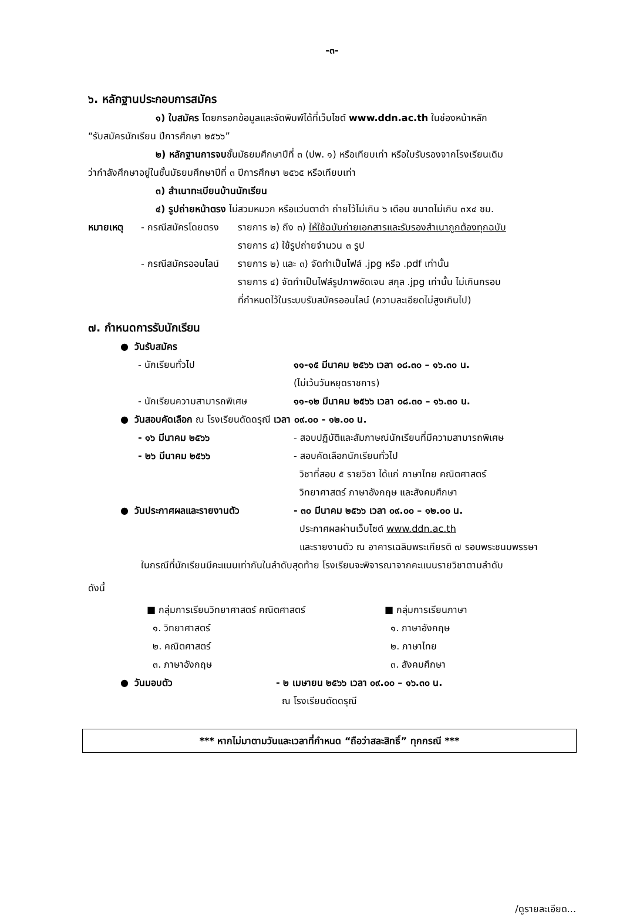-๓-
๖. หลักฐานประกอบการสมัคร
๑) ใบสมัคร โดยกรอกข้อมูลและจัดพิมพ์ได้ที่เว็บไซต์ www.ddn.ac.th ในช่องหน้าหลัก
“รับสมัครนักเรียน ปีการศึกษา ๒๕๖๖”
๒) หลักฐานการจบชั้นมัธยมศึกษาปีที่ ๓ (ปพ. ๑) หรือเทียบเท่า หรือใบรับรองจากโรงเรียนเดิม
ว่ากำลังศึกษาอยู่ในชั้นมัธยมศึกษาปีที่ ๓ ปีการศึกษา ๒๕๖๕ หรือเทียบเท่า
๓) สำเนาทะเบียนบ้านนักเรียน
๔) รูปถ่ายหน้าตรง ไม่สวมหมวก หรือแว่นตาดำ ถ่ายไว้ไม่เกิน ๖ เดือน ขนาดไม่เกิน ๓x๔ ซม.
| หมายเหตุ | - กรณีสมัครโดยตรง | รายการ ๒) ถึง ๓) ให้ใช้ฉบับถ่ายเอกสารและรับรองสำเนาถูกต้องทุกฉบับ รายการ ๔) ใช้รูปถ่ายจำนวน ๓ รูป |
| | - กรณีสมัครออนไลน์ | รายการ ๒) และ ๓) จัดทำเป็นไฟล์ .jpg หรือ .pdf เท่านั้น รายการ ๔) จัดทำเป็นไฟล์รูปภาพชัดเจน สกุล .jpg เท่านั้น ไม่เกินกรอบ ที่กำหนดไว้ในระบบรับสมัครออนไลน์ (ความละเอียดไม่สูงเกินไป) |
๗. กำหนดการรับนักเรียน
| ● วันรับสมัคร | |
| - นักเรียนทั่วไป | ๑๑-๑๕ มีนาคม ๒๕๖๖ เวลา ๐๘.๓๐ – ๑๖.๓๐ น. (ไม่เว้นวันหยุดราชการ) |
| - นักเรียนความสามารถพิเศษ | ๑๑-๑๒ มีนาคม ๒๕๖๖ เวลา ๐๘.๓๐ – ๑๖.๓๐ น. |
| ● วันสอบคัดเลือก ณ โรงเรียนดัดดรุณี เวลา ๐๙.๐๐ - ๑๒.๐๐ น. | |
| - ๑๖ มีนาคม ๒๕๖๖ | - สอบปฏิบัติและสัมภาษณ์นักเรียนที่มีความสามารถพิเศษ |
| - ๒๖ มีนาคม ๒๕๖๖ | - สอบคัดเลือกนักเรียนทั่วไป วิชาที่สอบ ๕ รายวิชา ได้แก่ ภาษาไทย คณิตศาสตร์ วิทยาศาสตร์ ภาษาอังกฤษ และสังคมศึกษา |
| ● วันประกาศผลและรายงานตัว | - ๓๐ มีนาคม ๒๕๖๖ เวลา ๐๙.๐๐ – ๑๒.๐๐ น. ประกาศผลผ่านเว็บไซต์ www.ddn.ac.th และรายงานตัว ณ อาคารเฉลิมพระเกียรติ ๗ รอบพระชนมพรรษา |
ในกรณีที่นักเรียนมีคะแนนเท่ากันในลำดับสุดท้าย โรงเรียนจะพิจารณาจากคะแนนรายวิชาตามลำดับ
ดังนี้
| ■ กลุ่มการเรียนวิทยาศาสตร์ คณิตศาสตร์ | ■ กลุ่มการเรียนภาษา |
| ๑. วิทยาศาสตร์ | ๑. ภาษาอังกฤษ |
| ๒. คณิตศาสตร์ | ๒. ภาษาไทย |
| ๓. ภาษาอังกฤษ | ๓. สังคมศึกษา |
| ● วันมอบตัว | - ๒ เมษายน ๒๕๖๖ เวลา ๐๙.๐๐ – ๑๖.๓๐ น. ณ โรงเรียนดัดดรุณี |
*** หากไม่มาตามวันและเวลาที่กำหนด “ถือว่าสละสิทธิ์” ทุกกรณี ***
/ดูรายละเอียด...